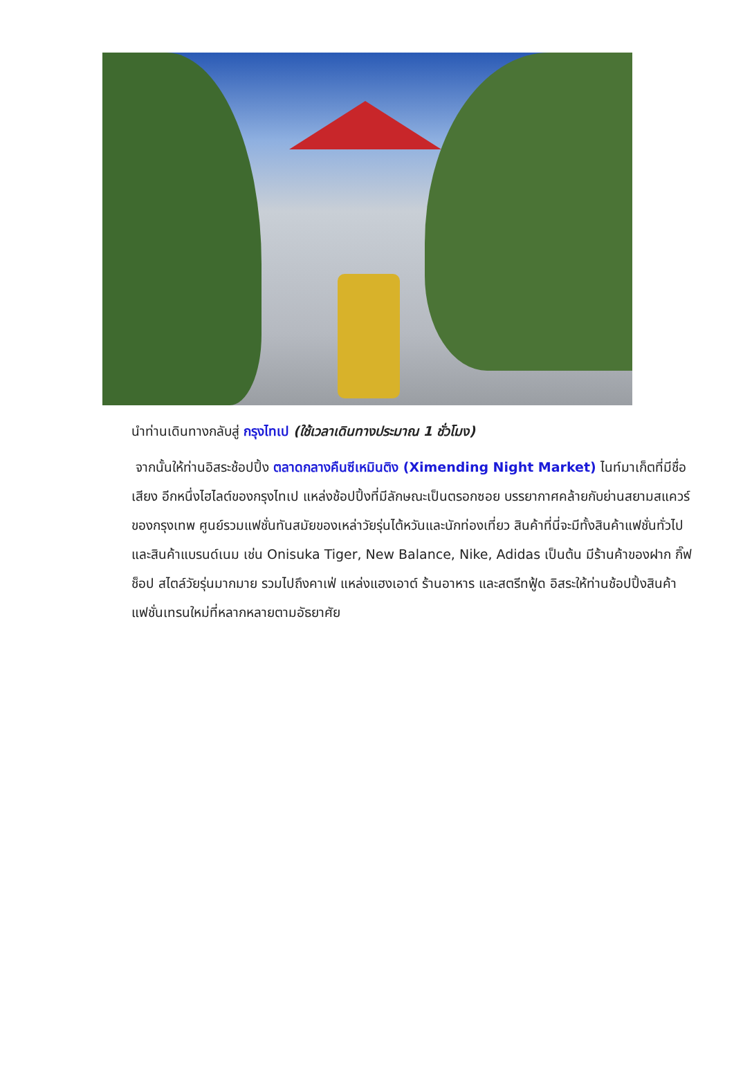นำท่านเดินทางกลับสู่ กรุงไทเป (ใช้เวลาเดินทางประมาณ 1 ชั่วโมง)
จากนั้นให้ท่านอิสระช้อปปิ้ง ตลาดกลางคืนซีเหมินติง (Ximending Night Market) ไนท์มาเก็ตที่มีชื่อเสียง อีกหนึ่งไฮไลต์ของกรุงไทเป แหล่งช้อปปิ้งที่มีลักษณะเป็นตรอกซอย บรรยากาศคล้ายกับย่านสยามสแควร์ของกรุงเทพ ศูนย์รวมแฟชั่นทันสมัยของเหล่าวัยรุ่นไต้หวันและนักท่องเที่ยว สินค้าที่นี่จะมีทั้งสินค้าแฟชั่นทั่วไป และสินค้าแบรนด์เนม เช่น Onisuka Tiger, New Balance, Nike, Adidas เป็นต้น มีร้านค้าของฝาก กิ๊ฟช็อป สไตล์วัยรุ่นมากมาย รวมไปถึงคาเฟ่ แหล่งแฮงเอาต์ ร้านอาหาร และสตรีทฟู้ด อิสระให้ท่านช้อปปิ้งสินค้าแฟชั่นเทรนใหม่ที่หลากหลายตามอัธยาศัย